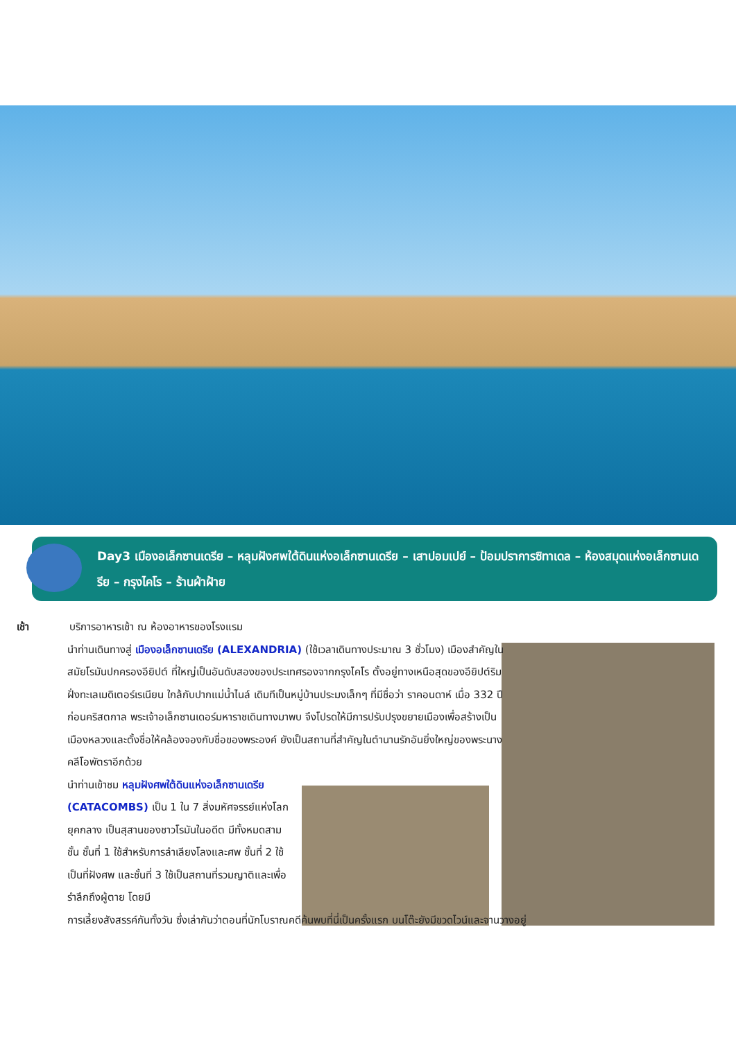Day3 เมืองอเล็กซานเดรีย – หลุมฝังศพใต้ดินแห่งอเล็กซานเดรีย – เสาปอมเปย์ – ป้อมปราการซิทาเดล – ห้องสมุดแห่งอเล็กซานเดรีย – กรุงไคโร – ร้านผ้าฝ้าย
เช้า บริการอาหารเช้า ณ ห้องอาหารของโรงแรม
นำท่านเดินทางสู่ เมืองอเล็กซานเดรีย (ALEXANDRIA) (ใช้เวลาเดินทางประมาณ 3 ชั่วโมง) เมืองสำคัญในสมัยโรมันปกครองอียิปต์ ที่ใหญ่เป็นอันดับสองของประเทศรองจากกรุงไคโร ตั้งอยู่ทางเหนือสุดของอียิปต์ริมฝั่งทะเลเมดิเตอร์เรเนียน ใกล้กับปากแม่น้ำไนล์ เดิมทีเป็นหมู่บ้านประมงเล็กๆ ที่มีชื่อว่า ราคอนดาห์ เมื่อ 332 ปีก่อนคริสตกาล พระเจ้าอเล็กซานเดอร์มหาราชเดินทางมาพบ จึงโปรดให้มีการปรับปรุงขยายเมืองเพื่อสร้างเป็นเมืองหลวงและตั้งชื่อให้คล้องจองกับชื่อของพระองค์ ยังเป็นสถานที่สำคัญในตำนานรักอันยิ่งใหญ่ของพระนางคลีโอพัตราอีกด้วย
นำท่านเข้าชม หลุมฝังศพใต้ดินแห่งอเล็กซานเดรีย (CATACOMBS) เป็น 1 ใน 7 สิ่งมหัศจรรย์แห่งโลกยุคกลาง เป็นสุสานของชาวโรมันในอดีต มีทั้งหมดสามชั้น ชั้นที่ 1 ใช้สำหรับการลำเลียงโลงและศพ ชั้นที่ 2 ใช้เป็นที่ฝังศพ และชั้นที่ 3 ใช้เป็นสถานที่รวมญาติและเพื่อรำลึกถึงผู้ตาย โดยมี
การเลี้ยงสังสรรค์กันทั้งวัน ซึ่งเล่ากันว่าตอนที่นักโบราณคดีค้นพบที่นี่เป็นครั้งแรก บนโต๊ะยังมีขวดไวน์และจานวางอยู่